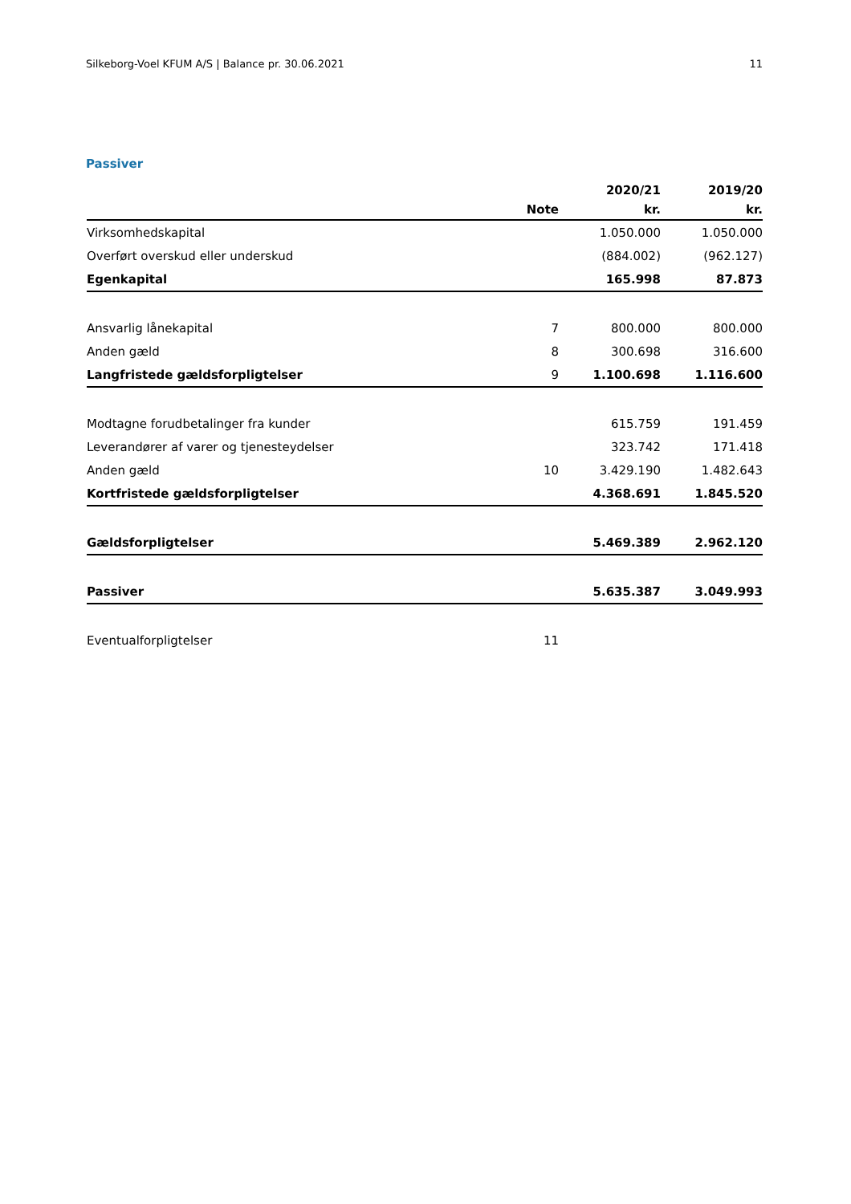Silkeborg-Voel KFUM A/S | Balance pr. 30.06.2021 11
Passiver
| | | 2020/21 | 2019/20 |
| --- | --- | --- | --- |
| | Note | kr. | kr. |
| Virksomhedskapital | | 1.050.000 | 1.050.000 |
| Overført overskud eller underskud | | (884.002) | (962.127) |
| Egenkapital | | 165.998 | 87.873 |
| Ansvarlig lånekapital | 7 | 800.000 | 800.000 |
| Anden gæld | 8 | 300.698 | 316.600 |
| Langfristede gældsforpligtelser | 9 | 1.100.698 | 1.116.600 |
| Modtagne forudbetalinger fra kunder | | 615.759 | 191.459 |
| Leverandører af varer og tjenesteydelser | | 323.742 | 171.418 |
| Anden gæld | 10 | 3.429.190 | 1.482.643 |
| Kortfristede gældsforpligtelser | | 4.368.691 | 1.845.520 |
| Gældsforpligtelser | | 5.469.389 | 2.962.120 |
| Passiver | | 5.635.387 | 3.049.993 |
| Eventualforpligtelser | 11 | | |